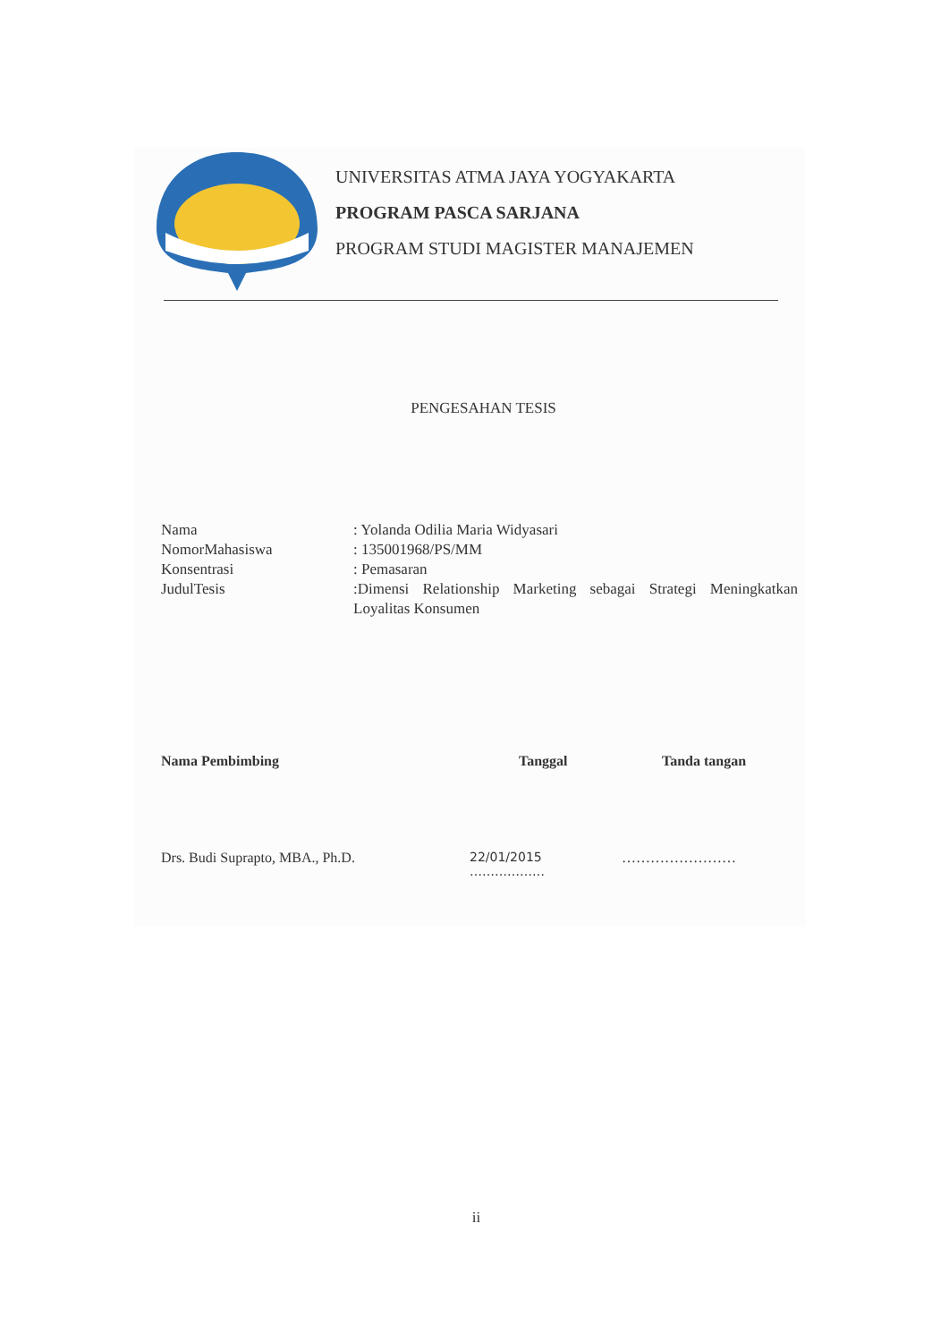UNIVERSITAS ATMA JAYA YOGYAKARTA
PROGRAM PASCA SARJANA
PROGRAM STUDI MAGISTER MANAJEMEN
PENGESAHAN TESIS
Nama : Yolanda Odilia Maria Widyasari
NomorMahasiswa : 135001968/PS/MM
Konsentrasi : Pemasaran
JudulTesis :Dimensi Relationship Marketing sebagai Strategi Meningkatkan Loyalitas Konsumen
Nama Pembimbing Tanggal Tanda tangan
Drs. Budi Suprapto, MBA., Ph.D. 22/01/2015
………………
……………………
ii